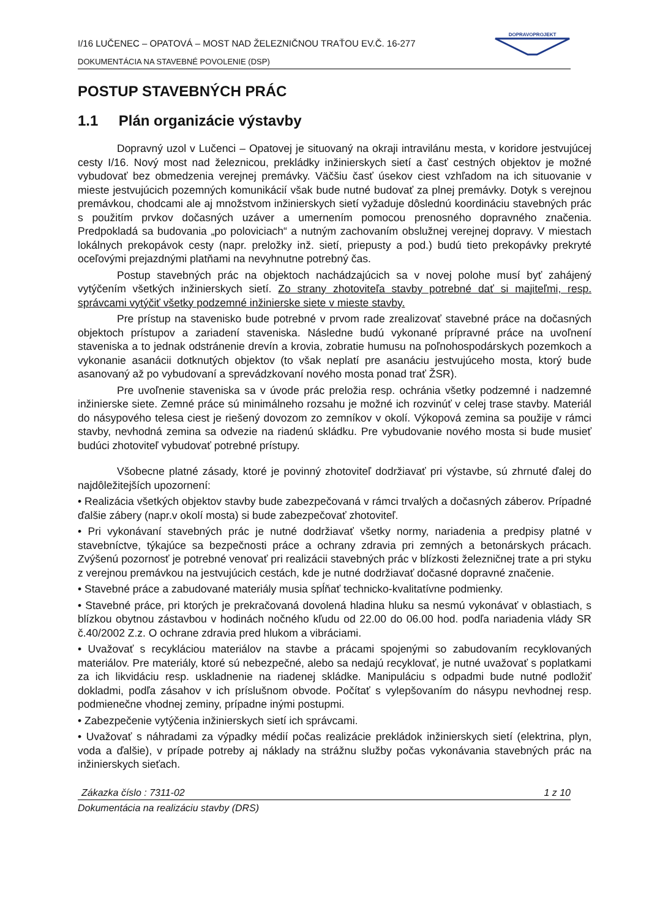I/16 LUČENEC – OPATOVÁ – MOST NAD ŽELEZNIČNOU TRAŤOU EV.Č. 16-277
DOKUMENTÁCIA NA STAVEBNÉ POVOLENIE (DSP)
DOPRAVOPROJEKT
POSTUP STAVEBNÝCH PRÁC
1.1 Plán organizácie výstavby
Dopravný uzol v Lučenci – Opatovej je situovaný na okraji intravilánu mesta, v koridore jestvujúcej cesty I/16. Nový most nad železnicou, prekládky inžinierskych sietí a časť cestných objektov je možné vybudovať bez obmedzenia verejnej premávky. Väčšiu časť úsekov ciest vzhľadom na ich situovanie v mieste jestvujúcich pozemných komunikácií však bude nutné budovať za plnej premávky. Dotyk s verejnou premávkou, chodcami ale aj množstvom inžinierskych sietí vyžaduje dôslednú koordináciu stavebných prác s použitím prvkov dočasných uzáver a umernením pomocou prenosného dopravného značenia. Predpokladá sa budovania „po poloviciach“ a nutným zachovaním obslužnej verejnej dopravy. V miestach lokálnych prekopávok cesty (napr. preložky inž. sietí, priepusty a pod.) budú tieto prekopávky prekryté oceľovými prejazdnými platňami na nevyhnutne potrebný čas.
Postup stavebných prác na objektoch nachádzajúcich sa v novej polohe musí byť zahájený vytýčením všetkých inžinierskych sietí. Zo strany zhotoviteľa stavby potrebné dať si majiteľmi, resp. správcami vytýčiť všetky podzemné inžinierske siete v mieste stavby.
Pre prístup na stavenisko bude potrebné v prvom rade zrealizovať stavebné práce na dočasných objektoch prístupov a zariadení staveniska. Následne budú vykonané prípravné práce na uvoľnení staveniska a to jednak odstránenie drevín a krovia, zobratie humusu na poľnohospodárskych pozemkoch a vykonanie asanácii dotknutých objektov (to však neplatí pre asanáciu jestvujúceho mosta, ktorý bude asanovaný až po vybudovaní a sprevádzkovaní nového mosta ponad trať ŽSR).
Pre uvoľnenie staveniska sa v úvode prác preložia resp. ochránia všetky podzemné i nadzemné inžinierske siete. Zemné práce sú minimálneho rozsahu je možné ich rozvinúť v celej trase stavby. Materiál do násypového telesa ciest je riešený dovozom zo zemníkov v okolí. Výkopová zemina sa použije v rámci stavby, nevhodná zemina sa odvezie na riadenú skládku. Pre vybudovanie nového mosta si bude musieť budúci zhotoviteľ vybudovať potrebné prístupy.
Všobecne platné zásady, ktoré je povinný zhotoviteľ dodržiavať pri výstavbe, sú zhrnuté ďalej do najdôležitejších upozornení:
• Realizácia všetkých objektov stavby bude zabezpečovaná v rámci trvalých a dočasných záberov. Prípadné ďalšie zábery (napr.v okolí mosta) si bude zabezpečovať zhotoviteľ.
• Pri vykonávaní stavebných prác je nutné dodržiavať všetky normy, nariadenia a predpisy platné v stavebníctve, týkajúce sa bezpečnosti práce a ochrany zdravia pri zemných a betonárskych prácach. Zvýšenú pozornosť je potrebné venovať pri realizácii stavebných prác v blízkosti železničnej trate a pri styku z verejnou premávkou na jestvujúcich cestách, kde je nutné dodržiavať dočasné dopravné značenie.
• Stavebné práce a zabudované materiály musia spĺňať technicko-kvalitatívne podmienky.
• Stavebné práce, pri ktorých je prekračovaná dovolená hladina hluku sa nesmú vykonávať v oblastiach, s blízkou obytnou zástavbou v hodinách nočného kľudu od 22.00 do 06.00 hod. podľa nariadenia vlády SR č.40/2002 Z.z. O ochrane zdravia pred hlukom a vibráciami.
• Uvažovať s recykláciou materiálov na stavbe a prácami spojenými so zabudovaním recyklovaných materiálov. Pre materiály, ktoré sú nebezpečné, alebo sa nedajú recyklovať, je nutné uvažovať s poplatkami za ich likvidáciu resp. uskladnenie na riadenej skládke. Manipuláciu s odpadmi bude nutné podložiť dokladmi, podľa zásahov v ich príslušnom obvode. Počítať s vylepšovaním do násypu nevhodnej resp. podmienečne vhodnej zeminy, prípadne inými postupmi.
• Zabezpečenie vytýčenia inžinierskych sietí ich správcami.
• Uvažovať s náhradami za výpadky médií počas realizácie prekládok inžinierskych sietí (elektrina, plyn, voda a ďalšie), v prípade potreby aj náklady na strážnu služby počas vykonávania stavebných prác na inžinierskych sieťach.
Zákazka číslo : 7311-02 1 z 10
Dokumentácia na realizáciu stavby (DRS)